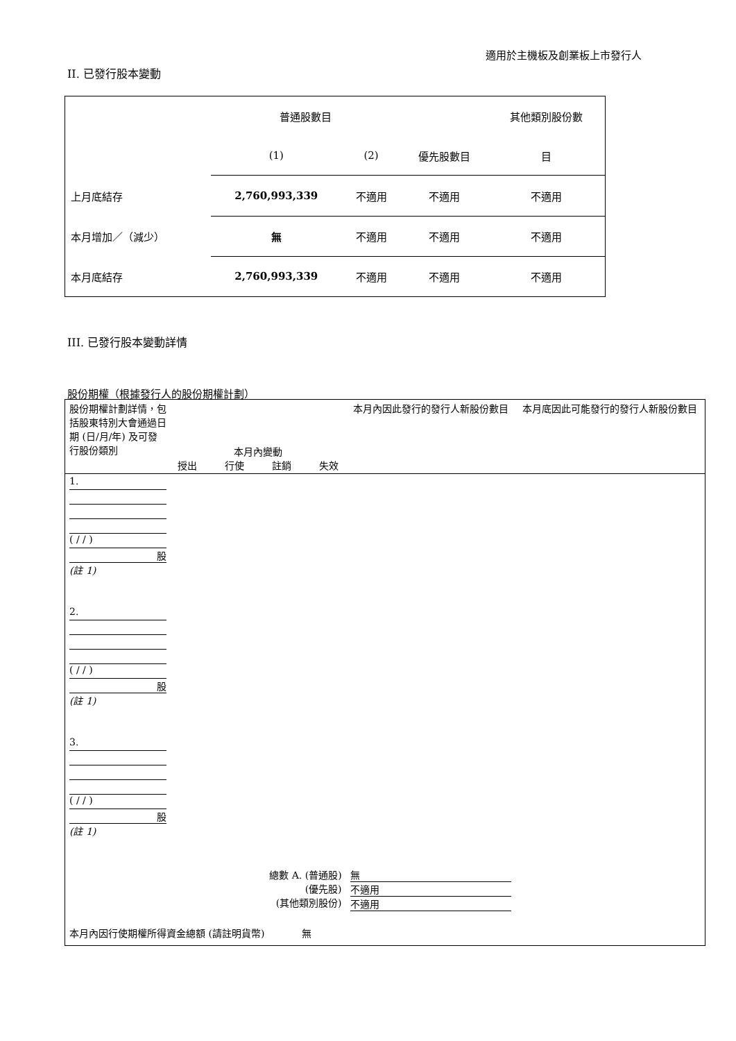適用於主機板及創業板上市發行人
II. 已發行股本變動
| | 普通股數目 | | | 其他類別股份數 |
| | (1) | (2) | 優先股數目 | 目 |
| 上月底結存 | 2,760,993,339 | 不適用 | 不適用 | 不適用 |
| 本月增加／（減少） | 無 | 不適用 | 不適用 | 不適用 |
| 本月底結存 | 2,760,993,339 | 不適用 | 不適用 | 不適用 |
III. 已發行股本變動詳情
股份期權（根據發行人的股份期權計劃）
| 股份期權計劃詳情，包括股東特別大會通過日期 (日/月/年) 及可發行股份類別 | 本月內變動 授出 行使 註銷 失效 | | | | 本月內因此發行的發行人新股份數目 | 本月底因此可能發行的發行人新股份數目 |
| 1. ( / / ) 股 (註 1) | | | | | | |
| 2. ( / / ) 股 (註 1) | | | | | | |
| 3. ( / / ) 股 (註 1) | | | | | | |
| 總數 A. (普通股) (優先股) (其他類別股份) | | | | | 無 不適用 不適用 | |
| 本月內因行使期權所得資金總額 (請註明貨幣) 無 | | | | | | |